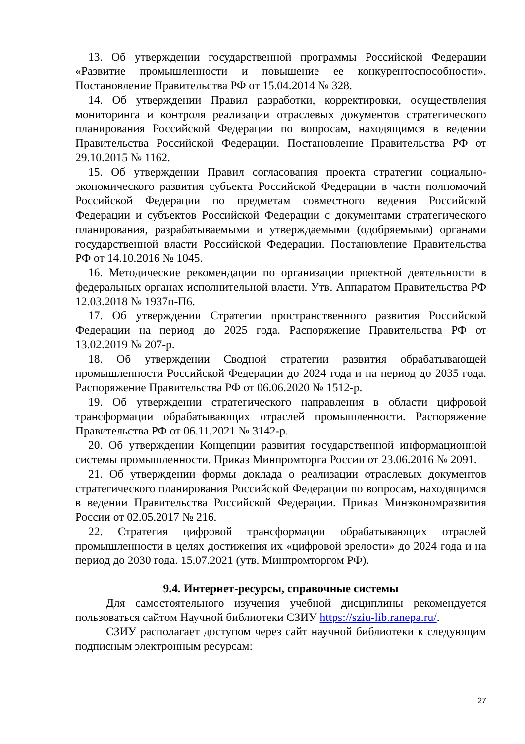13. Об утверждении государственной программы Российской Федерации «Развитие промышленности и повышение ее конкурентоспособности». Постановление Правительства РФ от 15.04.2014 № 328.
14. Об утверждении Правил разработки, корректировки, осуществления мониторинга и контроля реализации отраслевых документов стратегического планирования Российской Федерации по вопросам, находящимся в ведении Правительства Российской Федерации. Постановление Правительства РФ от 29.10.2015 № 1162.
15. Об утверждении Правил согласования проекта стратегии социально-экономического развития субъекта Российской Федерации в части полномочий Российской Федерации по предметам совместного ведения Российской Федерации и субъектов Российской Федерации с документами стратегического планирования, разрабатываемыми и утверждаемыми (одобряемыми) органами государственной власти Российской Федерации. Постановление Правительства РФ от 14.10.2016 № 1045.
16. Методические рекомендации по организации проектной деятельности в федеральных органах исполнительной власти. Утв. Аппаратом Правительства РФ 12.03.2018 № 1937п-П6.
17. Об утверждении Стратегии пространственного развития Российской Федерации на период до 2025 года. Распоряжение Правительства РФ от 13.02.2019 № 207-р.
18. Об утверждении Сводной стратегии развития обрабатывающей промышленности Российской Федерации до 2024 года и на период до 2035 года. Распоряжение Правительства РФ от 06.06.2020 № 1512-р.
19. Об утверждении стратегического направления в области цифровой трансформации обрабатывающих отраслей промышленности. Распоряжение Правительства РФ от 06.11.2021 № 3142-р.
20. Об утверждении Концепции развития государственной информационной системы промышленности. Приказ Минпромторга России от 23.06.2016 № 2091.
21. Об утверждении формы доклада о реализации отраслевых документов стратегического планирования Российской Федерации по вопросам, находящимся в ведении Правительства Российской Федерации. Приказ Минэкономразвития России от 02.05.2017 № 216.
22. Стратегия цифровой трансформации обрабатывающих отраслей промышленности в целях достижения их «цифровой зрелости» до 2024 года и на период до 2030 года. 15.07.2021 (утв. Минпромторгом РФ).
9.4. Интернет-ресурсы, справочные системы
Для самостоятельного изучения учебной дисциплины рекомендуется пользоваться сайтом Научной библиотеки СЗИУ https://sziu-lib.ranepa.ru/.
СЗИУ располагает доступом через сайт научной библиотеки к следующим подписным электронным ресурсам:
27